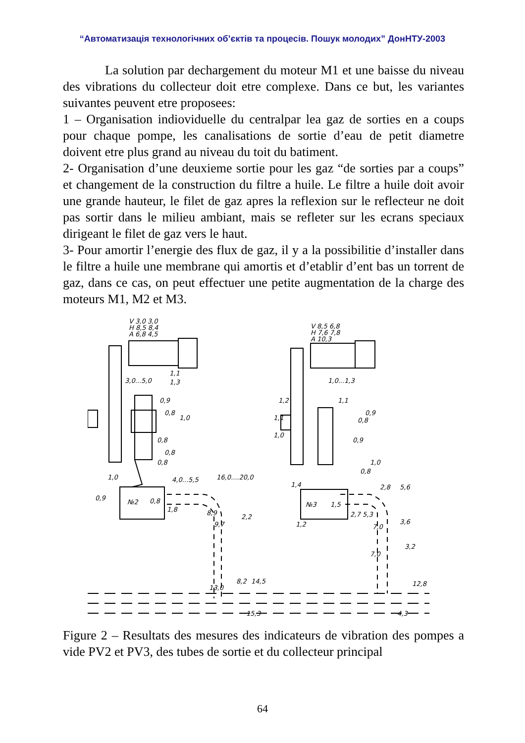“Автоматизація технологічних об’єктів та процесів. Пошук молодих” ДонНТУ-2003
La solution par dechargement du moteur M1 et une baisse du niveau des vibrations du collecteur doit etre complexe. Dans ce but, les variantes suivantes peuvent etre proposees:
1 – Organisation indiovidu­elle du centralpar lea gaz de sorties en a coups pour chaque pompe, les canalisations de sortie d’eau de petit diametre doivent etre plus grand au niveau du toit du batiment.
2- Organisation d’une deuxieme sortie pour les gaz “de sorties par a coups” et changement de la construction du filtre a huile. Le filtre a huile doit avoir une grande hauteur, le filet de gaz apres la reflexion sur le reflecteur ne doit pas sortir dans le milieu ambiant, mais se refleter sur les ecrans speciaux dirigeant le filet de gaz vers le haut.
3- Pour amortir l’energie des flux de gaz, il y a la possibilitie d’installer dans le filtre a huile une membrane qui amortis et d’etablir d’ent bas un torrent de gaz, dans ce cas, on peut effectuer une petite augmentation de la charge des moteurs M1, M2 et M3.
V 3,0 3,0
H 8,5 8,4
A 6,8 4,5
V 8,5 6,8
H 7,6 7,8
A 10,3
3,0...5,0
1,1
1,3
0,9
0,8
1,0
0,8
0,8
0,8
1,0
0,9
№2
0,8
4,0...5,5
16,0....20,0
1,8
8,9
9,7
2,2
13,0
8,2
14,5
15,3
1,0...1,3
1,2
1,1
1,0
1,1
0,9
0,8
0,9
1,0
0,8
1,4
№3
1,5
2,8
5,6
2,7
5,3
7,0
3,6
1,2
7,0
3,2
12,8
4,3
Figure 2 – Resultats des mesures des indicateurs de vibration des pompes a vide PV2 et PV3, des tubes de sortie et du collecteur principal
64